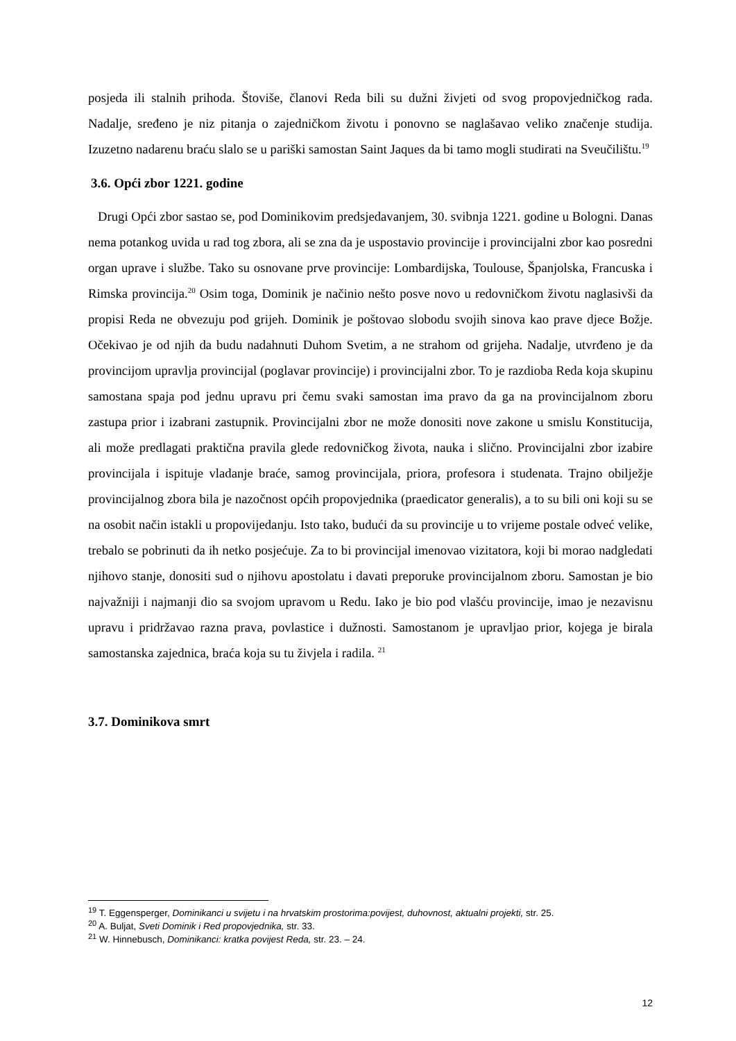posjeda ili stalnih prihoda. Štoviše, članovi Reda bili su dužni živjeti od svog propovjedničkog rada. Nadalje, sređeno je niz pitanja o zajedničkom životu i ponovno se naglašavao veliko značenje studija. Izuzetno nadarenu braću slalo se u pariški samostan Saint Jaques da bi tamo mogli studirati na Sveučilištu.<sup>19</sup>
3.6. Opći zbor 1221. godine
Drugi Opći zbor sastao se, pod Dominikovim predsjedavanjem, 30. svibnja 1221. godine u Bologni. Danas nema potankog uvida u rad tog zbora, ali se zna da je uspostavio provincije i provincijalni zbor kao posredni organ uprave i službe. Tako su osnovane prve provincije: Lombardijska, Toulouse, Španjolska, Francuska i Rimska provincija.<sup>20</sup> Osim toga, Dominik je načinio nešto posve novo u redovničkom životu naglasivši da propisi Reda ne obvezuju pod grijeh. Dominik je poštovao slobodu svojih sinova kao prave djece Božje. Očekivao je od njih da budu nadahnuti Duhom Svetim, a ne strahom od grijeha. Nadalje, utvrđeno je da provincijom upravlja provincijal (poglavar provincije) i provincijalni zbor. To je razdioba Reda koja skupinu samostana spaja pod jednu upravu pri čemu svaki samostan ima pravo da ga na provincijalnom zboru zastupa prior i izabrani zastupnik. Provincijalni zbor ne može donositi nove zakone u smislu Konstitucija, ali može predlagati praktična pravila glede redovničkog života, nauka i slično. Provincijalni zbor izabire provincijala i ispituje vladanje braće, samog provincijala, priora, profesora i studenata. Trajno obilježje provincijalnog zbora bila je nazočnost općih propovjednika (praedicator generalis), a to su bili oni koji su se na osobit način istakli u propovijedanju. Isto tako, budući da su provincije u to vrijeme postale odveć velike, trebalo se pobrinuti da ih netko posjećuje. Za to bi provincijal imenovao vizitatora, koji bi morao nadgledati njihovo stanje, donositi sud o njihovu apostolatu i davati preporuke provincijalnom zboru. Samostan je bio najvažniji i najmanji dio sa svojom upravom u Redu. Iako je bio pod vlašću provincije, imao je nezavisnu upravu i pridržavao razna prava, povlastice i dužnosti. Samostanom je upravljao prior, kojega je birala samostanska zajednica, braća koja su tu živjela i radila. <sup>21</sup>
3.7. Dominikova smrt
<sup>19</sup> T. Eggensperger, Dominikanci u svijetu i na hrvatskim prostorima:povijest, duhovnost, aktualni projekti, str. 25.
<sup>20</sup> A. Buljat, Sveti Dominik i Red propovjednika, str. 33.
<sup>21</sup> W. Hinnebusch, Dominikanci: kratka povijest Reda, str. 23. – 24.
12